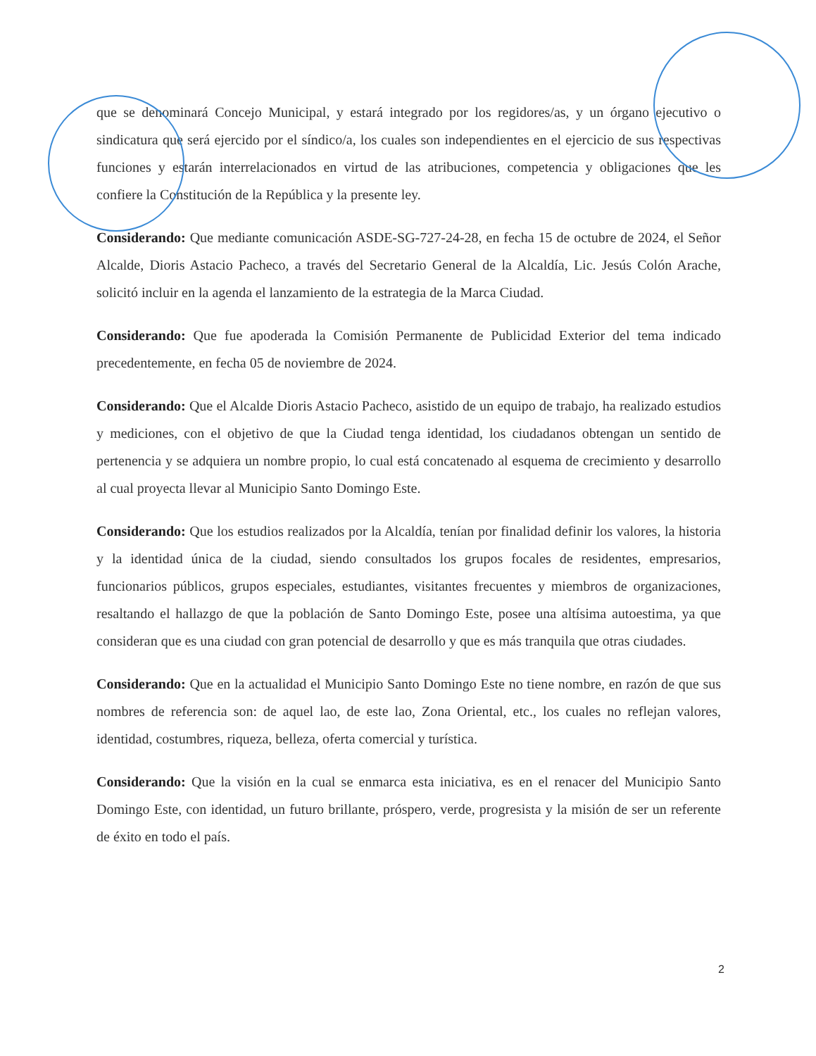que se denominará Concejo Municipal, y estará integrado por los regidores/as, y un órgano ejecutivo o sindicatura que será ejercido por el síndico/a, los cuales son independientes en el ejercicio de sus respectivas funciones y estarán interrelacionados en virtud de las atribuciones, competencia y obligaciones que les confiere la Constitución de la República y la presente ley.
Considerando: Que mediante comunicación ASDE-SG-727-24-28, en fecha 15 de octubre de 2024, el Señor Alcalde, Dioris Astacio Pacheco, a través del Secretario General de la Alcaldía, Lic. Jesús Colón Arache, solicitó incluir en la agenda el lanzamiento de la estrategia de la Marca Ciudad.
Considerando: Que fue apoderada la Comisión Permanente de Publicidad Exterior del tema indicado precedentemente, en fecha 05 de noviembre de 2024.
Considerando: Que el Alcalde Dioris Astacio Pacheco, asistido de un equipo de trabajo, ha realizado estudios y mediciones, con el objetivo de que la Ciudad tenga identidad, los ciudadanos obtengan un sentido de pertenencia y se adquiera un nombre propio, lo cual está concatenado al esquema de crecimiento y desarrollo al cual proyecta llevar al Municipio Santo Domingo Este.
Considerando: Que los estudios realizados por la Alcaldía, tenían por finalidad definir los valores, la historia y la identidad única de la ciudad, siendo consultados los grupos focales de residentes, empresarios, funcionarios públicos, grupos especiales, estudiantes, visitantes frecuentes y miembros de organizaciones, resaltando el hallazgo de que la población de Santo Domingo Este, posee una altísima autoestima, ya que consideran que es una ciudad con gran potencial de desarrollo y que es más tranquila que otras ciudades.
Considerando: Que en la actualidad el Municipio Santo Domingo Este no tiene nombre, en razón de que sus nombres de referencia son: de aquel lao, de este lao, Zona Oriental, etc., los cuales no reflejan valores, identidad, costumbres, riqueza, belleza, oferta comercial y turística.
Considerando: Que la visión en la cual se enmarca esta iniciativa, es en el renacer del Municipio Santo Domingo Este, con identidad, un futuro brillante, próspero, verde, progresista y la misión de ser un referente de éxito en todo el país.
2